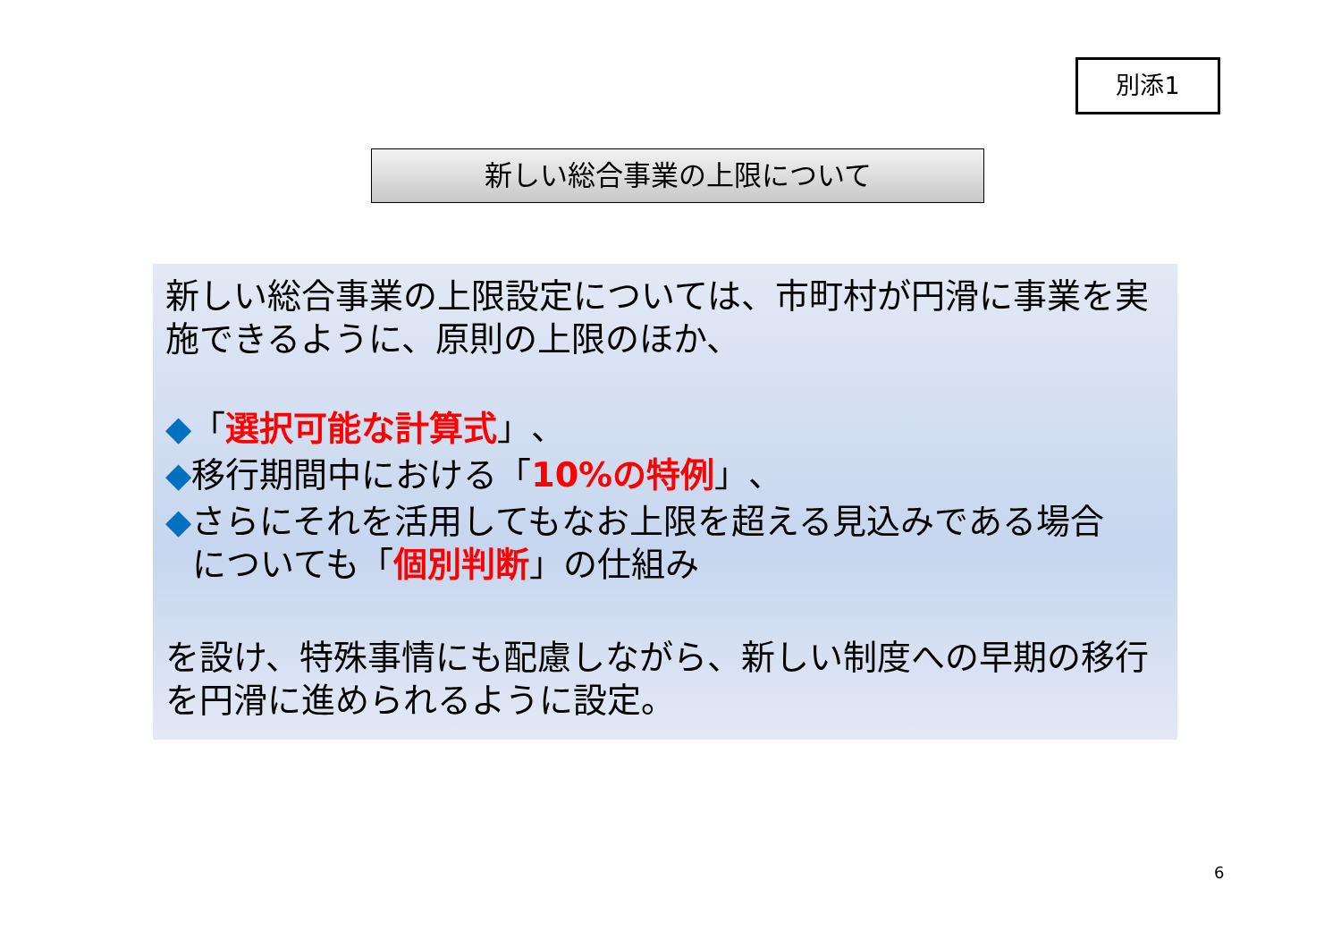別添1
新しい総合事業の上限について
新しい総合事業の上限設定については、市町村が円滑に事業を実施できるように、原則の上限のほか、
◆「選択可能な計算式」、
◆移行期間中における「10%の特例」、
◆さらにそれを活用してもなお上限を超える見込みである場合
についても「個別判断」の仕組み
を設け、特殊事情にも配慮しながら、新しい制度への早期の移行を円滑に進められるように設定。
6